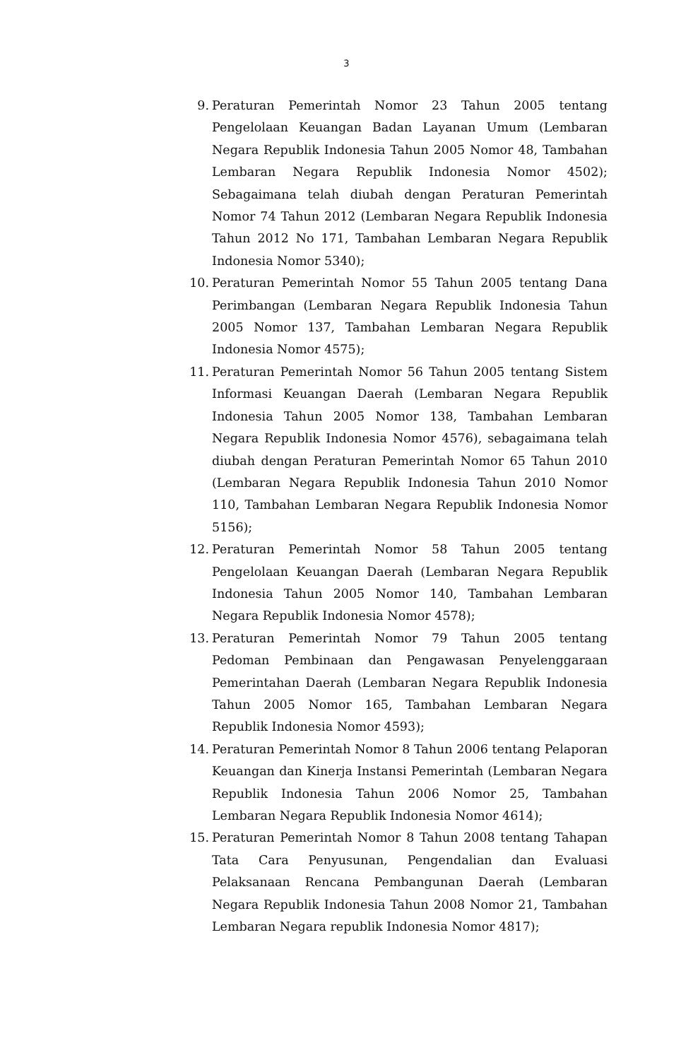3
9. Peraturan Pemerintah Nomor 23 Tahun 2005 tentang Pengelolaan Keuangan Badan Layanan Umum (Lembaran Negara Republik Indonesia Tahun 2005 Nomor 48, Tambahan Lembaran Negara Republik Indonesia Nomor 4502); Sebagaimana telah diubah dengan Peraturan Pemerintah Nomor 74 Tahun 2012 (Lembaran Negara Republik Indonesia Tahun 2012 No 171, Tambahan Lembaran Negara Republik Indonesia Nomor 5340);
10. Peraturan Pemerintah Nomor 55 Tahun 2005 tentang Dana Perimbangan (Lembaran Negara Republik Indonesia Tahun 2005 Nomor 137, Tambahan Lembaran Negara Republik Indonesia Nomor 4575);
11. Peraturan Pemerintah Nomor 56 Tahun 2005 tentang Sistem Informasi Keuangan Daerah (Lembaran Negara Republik Indonesia Tahun 2005 Nomor 138, Tambahan Lembaran Negara Republik Indonesia Nomor 4576), sebagaimana telah diubah dengan Peraturan Pemerintah Nomor 65 Tahun 2010 (Lembaran Negara Republik Indonesia Tahun 2010 Nomor 110, Tambahan Lembaran Negara Republik Indonesia Nomor 5156);
12. Peraturan Pemerintah Nomor 58 Tahun 2005 tentang Pengelolaan Keuangan Daerah (Lembaran Negara Republik Indonesia Tahun 2005 Nomor 140, Tambahan Lembaran Negara Republik Indonesia Nomor 4578);
13. Peraturan Pemerintah Nomor 79 Tahun 2005 tentang Pedoman Pembinaan dan Pengawasan Penyelenggaraan Pemerintahan Daerah (Lembaran Negara Republik Indonesia Tahun 2005 Nomor 165, Tambahan Lembaran Negara Republik Indonesia Nomor 4593);
14. Peraturan Pemerintah Nomor 8 Tahun 2006 tentang Pelaporan Keuangan dan Kinerja Instansi Pemerintah (Lembaran Negara Republik Indonesia Tahun 2006 Nomor 25, Tambahan Lembaran Negara Republik Indonesia Nomor 4614);
15. Peraturan Pemerintah Nomor 8 Tahun 2008 tentang Tahapan Tata Cara Penyusunan, Pengendalian dan Evaluasi Pelaksanaan Rencana Pembangunan Daerah (Lembaran Negara Republik Indonesia Tahun 2008 Nomor 21, Tambahan Lembaran Negara republik Indonesia Nomor 4817);